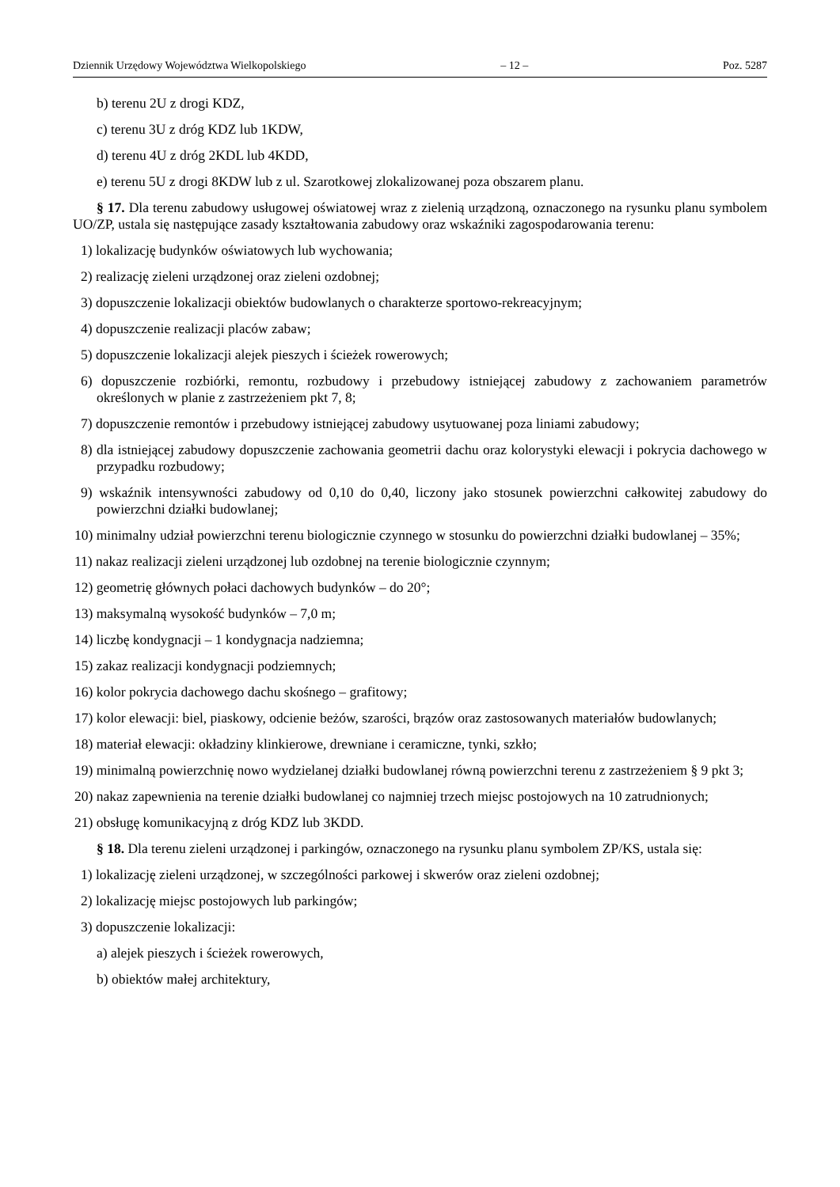Dziennik Urzędowy Województwa Wielkopolskiego – 12 – Poz. 5287
b) terenu 2U z drogi KDZ,
c) terenu 3U z dróg KDZ lub 1KDW,
d) terenu 4U z dróg 2KDL lub 4KDD,
e) terenu 5U z drogi 8KDW lub z ul. Szarotkowej zlokalizowanej poza obszarem planu.
§ 17. Dla terenu zabudowy usługowej oświatowej wraz z zielenią urządzoną, oznaczonego na rysunku planu symbolem UO/ZP, ustala się następujące zasady kształtowania zabudowy oraz wskaźniki zagospodarowania terenu:
1) lokalizację budynków oświatowych lub wychowania;
2) realizację zieleni urządzonej oraz zieleni ozdobnej;
3) dopuszczenie lokalizacji obiektów budowlanych o charakterze sportowo-rekreacyjnym;
4) dopuszczenie realizacji placów zabaw;
5) dopuszczenie lokalizacji alejek pieszych i ścieżek rowerowych;
6) dopuszczenie rozbiórki, remontu, rozbudowy i przebudowy istniejącej zabudowy z zachowaniem parametrów określonych w planie z zastrzeżeniem pkt 7, 8;
7) dopuszczenie remontów i przebudowy istniejącej zabudowy usytuowanej poza liniami zabudowy;
8) dla istniejącej zabudowy dopuszczenie zachowania geometrii dachu oraz kolorystyki elewacji i pokrycia dachowego w przypadku rozbudowy;
9) wskaźnik intensywności zabudowy od 0,10 do 0,40, liczony jako stosunek powierzchni całkowitej zabudowy do powierzchni działki budowlanej;
10) minimalny udział powierzchni terenu biologicznie czynnego w stosunku do powierzchni działki budowlanej – 35%;
11) nakaz realizacji zieleni urządzonej lub ozdobnej na terenie biologicznie czynnym;
12) geometrię głównych połaci dachowych budynków – do 20°;
13) maksymalną wysokość budynków – 7,0 m;
14) liczbę kondygnacji – 1 kondygnacja nadziemna;
15) zakaz realizacji kondygnacji podziemnych;
16) kolor pokrycia dachowego dachu skośnego – grafitowy;
17) kolor elewacji: biel, piaskowy, odcienie beżów, szarości, brązów oraz zastosowanych materiałów budowlanych;
18) materiał elewacji: okładziny klinkierowe, drewniane i ceramiczne, tynki, szkło;
19) minimalną powierzchnię nowo wydzielanej działki budowlanej równą powierzchni terenu z zastrzeżeniem § 9 pkt 3;
20) nakaz zapewnienia na terenie działki budowlanej co najmniej trzech miejsc postojowych na 10 zatrudnionych;
21) obsługę komunikacyjną z dróg KDZ lub 3KDD.
§ 18. Dla terenu zieleni urządzonej i parkingów, oznaczonego na rysunku planu symbolem ZP/KS, ustala się:
1) lokalizację zieleni urządzonej, w szczególności parkowej i skwerów oraz zieleni ozdobnej;
2) lokalizację miejsc postojowych lub parkingów;
3) dopuszczenie lokalizacji:
a) alejek pieszych i ścieżek rowerowych,
b) obiektów małej architektury,